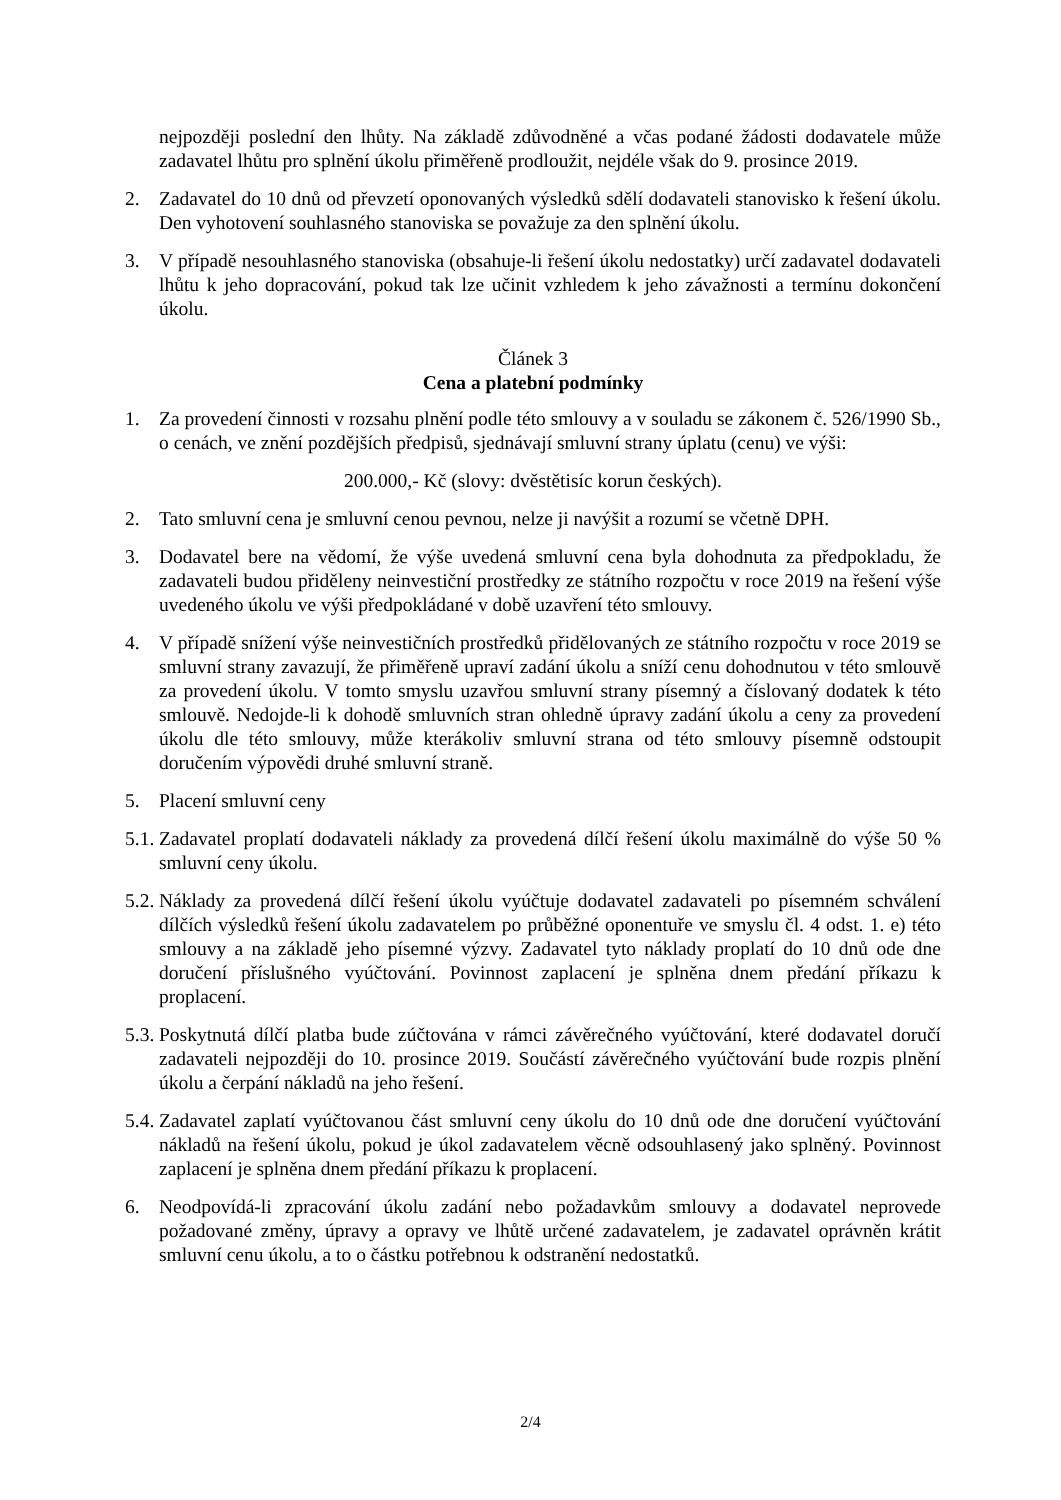nejpozději poslední den lhůty. Na základě zdůvodněné a včas podané žádosti dodavatele může zadavatel lhůtu pro splnění úkolu přiměřeně prodloužit, nejdéle však do 9. prosince 2019.
2. Zadavatel do 10 dnů od převzetí oponovaných výsledků sdělí dodavateli stanovisko k řešení úkolu. Den vyhotovení souhlasného stanoviska se považuje za den splnění úkolu.
3. V případě nesouhlasného stanoviska (obsahuje-li řešení úkolu nedostatky) určí zadavatel dodavateli lhůtu k jeho dopracování, pokud tak lze učinit vzhledem k jeho závažnosti a termínu dokončení úkolu.
Článek 3
Cena a platební podmínky
1. Za provedení činnosti v rozsahu plnění podle této smlouvy a v souladu se zákonem č. 526/1990 Sb., o cenách, ve znění pozdějších předpisů, sjednávají smluvní strany úplatu (cenu) ve výši:
200.000,- Kč (slovy: dvěstětisíc korun českých).
2. Tato smluvní cena je smluvní cenou pevnou, nelze ji navýšit a rozumí se včetně DPH.
3. Dodavatel bere na vědomí, že výše uvedená smluvní cena byla dohodnuta za předpokladu, že zadavateli budou přiděleny neinvestiční prostředky ze státního rozpočtu v roce 2019 na řešení výše uvedeného úkolu ve výši předpokládané v době uzavření této smlouvy.
4. V případě snížení výše neinvestičních prostředků přidělovaných ze státního rozpočtu v roce 2019 se smluvní strany zavazují, že přiměřeně upraví zadání úkolu a sníží cenu dohodnutou v této smlouvě za provedení úkolu. V tomto smyslu uzavřou smluvní strany písemný a číslovaný dodatek k této smlouvě. Nedojde-li k dohodě smluvních stran ohledně úpravy zadání úkolu a ceny za provedení úkolu dle této smlouvy, může kterákoliv smluvní strana od této smlouvy písemně odstoupit doručením výpovědi druhé smluvní straně.
5. Placení smluvní ceny
5.1. Zadavatel proplatí dodavateli náklady za provedená dílčí řešení úkolu maximálně do výše 50 % smluvní ceny úkolu.
5.2. Náklady za provedená dílčí řešení úkolu vyúčtuje dodavatel zadavateli po písemném schválení dílčích výsledků řešení úkolu zadavatelem po průběžné oponentuře ve smyslu čl. 4 odst. 1. e) této smlouvy a na základě jeho písemné výzvy. Zadavatel tyto náklady proplatí do 10 dnů ode dne doručení příslušného vyúčtování. Povinnost zaplacení je splněna dnem předání příkazu k proplacení.
5.3. Poskytnutá dílčí platba bude zúčtována v rámci závěrečného vyúčtování, které dodavatel doručí zadavateli nejpozději do 10. prosince 2019. Součástí závěrečného vyúčtování bude rozpis plnění úkolu a čerpání nákladů na jeho řešení.
5.4. Zadavatel zaplatí vyúčtovanou část smluvní ceny úkolu do 10 dnů ode dne doručení vyúčtování nákladů na řešení úkolu, pokud je úkol zadavatelem věcně odsouhlasený jako splněný. Povinnost zaplacení je splněna dnem předání příkazu k proplacení.
6. Neodpovídá-li zpracování úkolu zadání nebo požadavkům smlouvy a dodavatel neprovede požadované změny, úpravy a opravy ve lhůtě určené zadavatelem, je zadavatel oprávněn krátit smluvní cenu úkolu, a to o částku potřebnou k odstranění nedostatků.
2/4